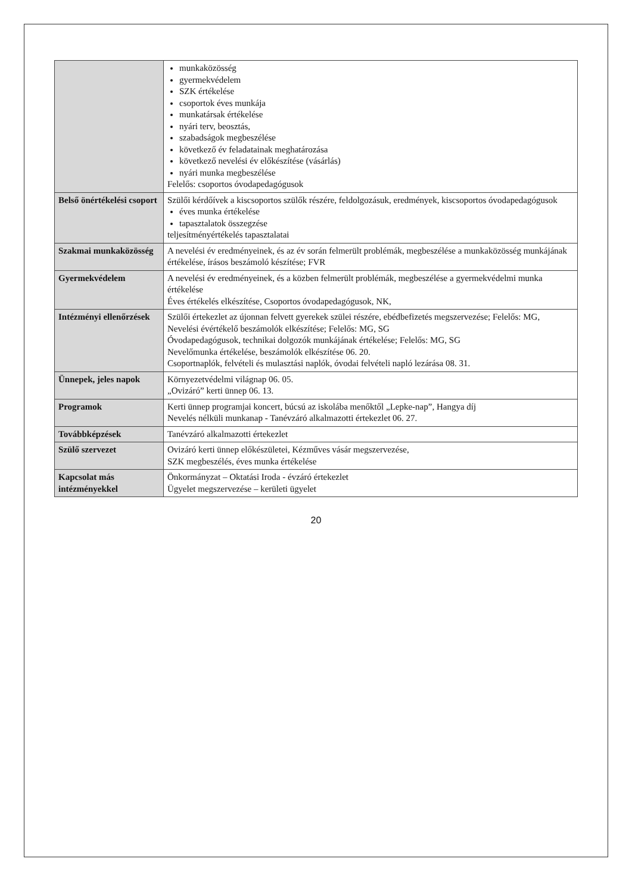| | munkaközösség gyermekvédelem SZK értékelése csoportok éves munkája munkatársak értékelése nyári terv, beosztás, szabadságok megbeszélése következő év feladatainak meghatározása következő nevelési év előkészítése (vásárlás) nyári munka megbeszélése Felelős: csoportos óvodapedagógusok |
| Belső önértékelési csoport | Szülői kérdőívek a kiscsoportos szülők részére, feldolgozásuk, eredmények, kiscsoportos óvodapedagógusok éves munka értékelése tapasztalatok összegzése teljesítményértékelés tapasztalatai |
| Szakmai munkaközösség | A nevelési év eredményeinek, és az év során felmerült problémák, megbeszélése a munkaközösség munkájának értékelése, írásos beszámoló készítése; FVR |
| Gyermekvédelem | A nevelési év eredményeinek, és a közben felmerült problémák, megbeszélése a gyermekvédelmi munka értékelése Éves értékelés elkészítése, Csoportos óvodapedagógusok, NK, |
| Intézményi ellenőrzések | Szülői értekezlet az újonnan felvett gyerekek szülei részére, ebédbefizetés megszervezése; Felelős: MG, Nevelési évértékelő beszámolók elkészítése; Felelős: MG, SG Óvodapedagógusok, technikai dolgozók munkájának értékelése; Felelős: MG, SG Nevelőmunka értékelése, beszámolók elkészítése 06. 20. Csoportnaplók, felvételi és mulasztási naplók, óvodai felvételi napló lezárása 08. 31. |
| Ünnepek, jeles napok | Környezetvédelmi világnap 06. 05. „Ovizáró” kerti ünnep 06. 13. |
| Programok | Kerti ünnep programjai koncert, búcsú az iskolába menőktől „Lepke-nap”, Hangya díj Nevelés nélküli munkanap - Tanévzáró alkalmazotti értekezlet 06. 27. |
| Továbbképzések | Tanévzáró alkalmazotti értekezlet |
| Szülő szervezet | Ovizáró kerti ünnep előkészületei, Kézműves vásár megszervezése, SZK megbeszélés, éves munka értékelése |
| Kapcsolat más intézményekkel | Önkormányzat – Oktatási Iroda - évzáró értekezlet Ügyelet megszervezése – kerületi ügyelet |
20